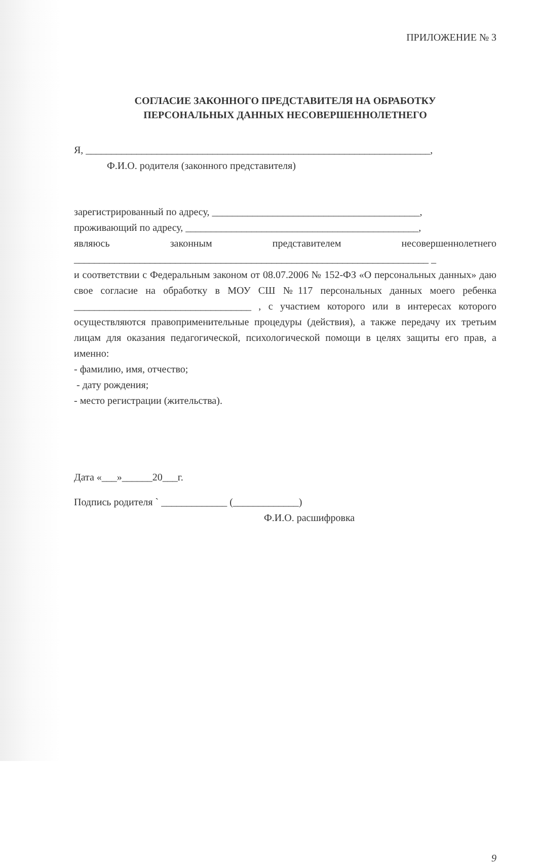ПРИЛОЖЕНИЕ № 3
СОГЛАСИЕ ЗАКОННОГО ПРЕДСТАВИТЕЛЯ НА ОБРАБОТКУ
ПЕРСОНАЛЬНЫХ ДАННЫХ НЕСОВЕРШЕННОЛЕТНЕГО
Я, ____________________________________________________________________,
Ф.И.О. родителя (законного представителя)
зарегистрированный по адресу, _________________________________________,
проживающий по адресу, ______________________________________________,
являюсь законным представителем несовершеннолетнего
______________________________________________________________________ _
и соответствии с Федеральным законом от 08.07.2006 № 152-ФЗ «О персональных данных» даю свое согласие на обработку в МОУ СШ №117 персональных данных моего ребенка ___________________________________ , с участием которого или в интересах которого осуществляются правоприменительные процедуры (действия), а также передачу их третьим лицам для оказания педагогической, психологической помощи в целях защиты его прав, а именно:
- фамилию, имя, отчество;
- дату рождения;
- место регистрации (жительства).
Дата «___»______20___г.
Подпись родителя ` _____________ (_____________)
Ф.И.О. расшифровка
9